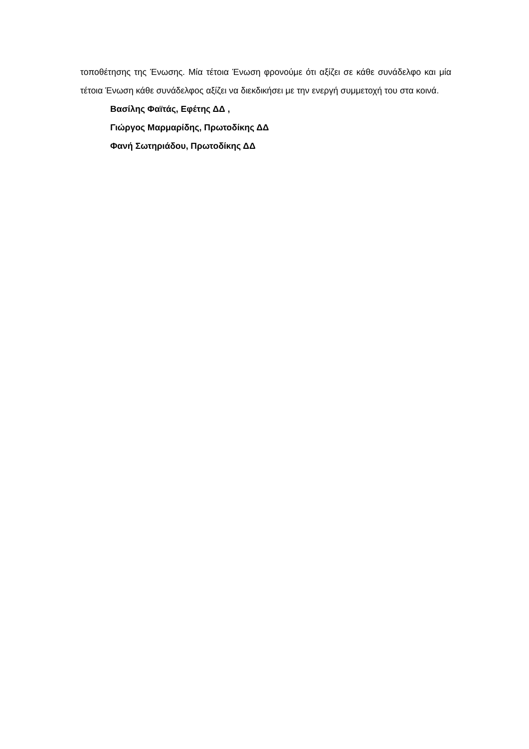τοποθέτησης της Ένωσης. Μία τέτοια Ένωση φρονούμε ότι αξίζει σε κάθε συνάδελφο και μία τέτοια Ένωση κάθε συνάδελφος αξίζει να διεκδικήσει με την ενεργή συμμετοχή του στα κοινά.
Βασίλης Φαϊτάς, Εφέτης ΔΔ ,
Γιώργος Μαρμαρίδης, Πρωτοδίκης ΔΔ
Φανή Σωτηριάδου, Πρωτοδίκης ΔΔ